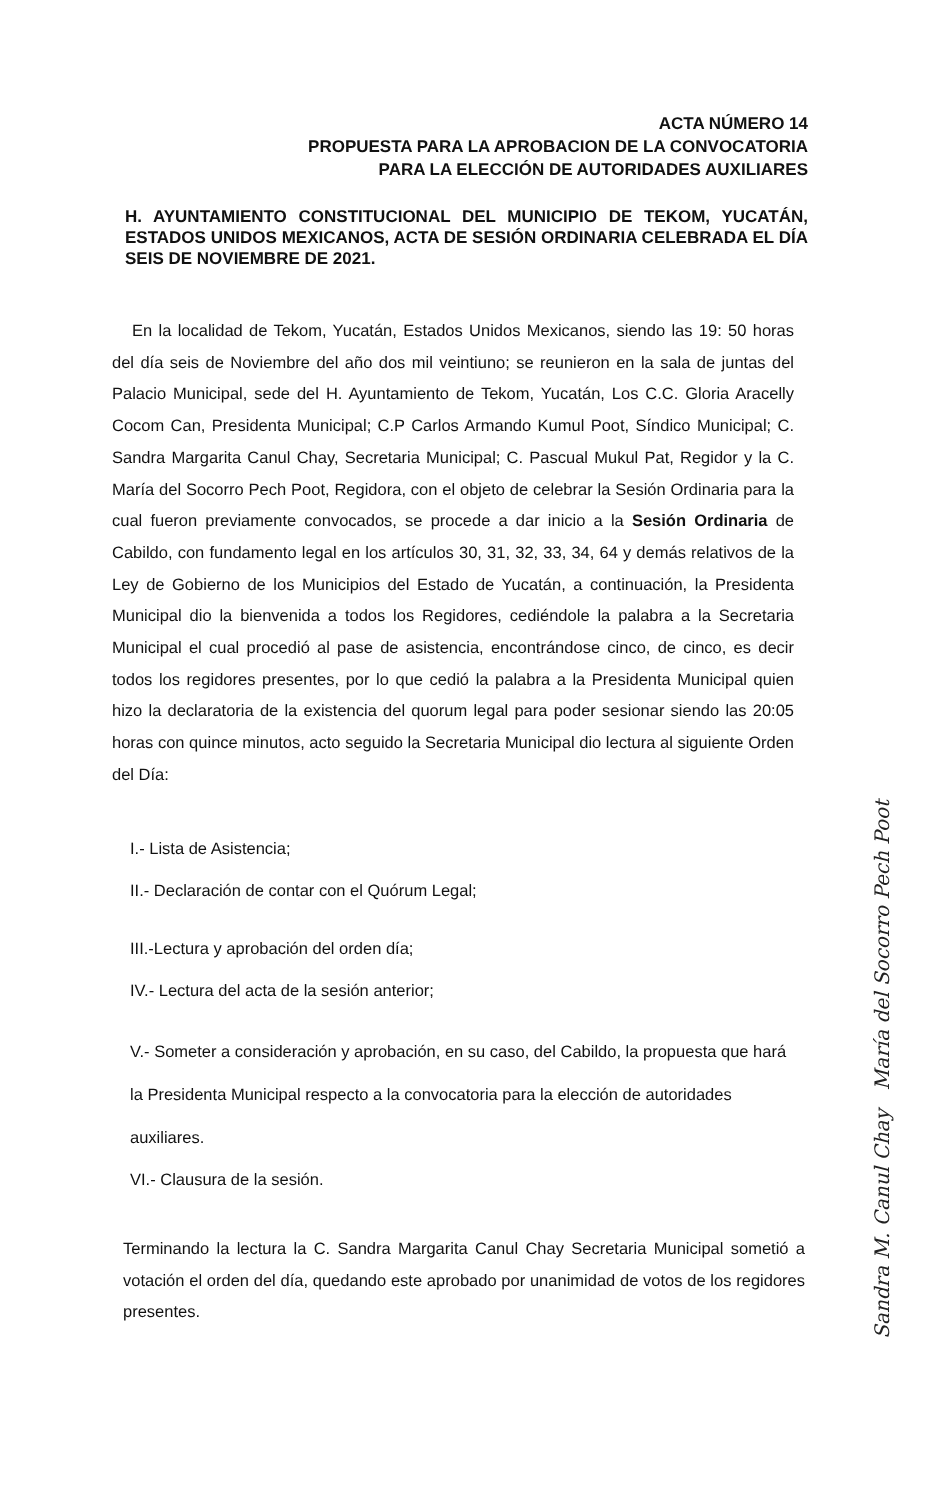ACTA NÚMERO 14
PROPUESTA PARA LA APROBACION DE LA CONVOCATORIA
PARA LA ELECCIÓN DE AUTORIDADES AUXILIARES
H. AYUNTAMIENTO CONSTITUCIONAL DEL MUNICIPIO DE TEKOM, YUCATÁN, ESTADOS UNIDOS MEXICANOS, ACTA DE SESIÓN ORDINARIA CELEBRADA EL DÍA SEIS DE NOVIEMBRE DE 2021.
En la localidad de Tekom, Yucatán, Estados Unidos Mexicanos, siendo las 19: 50 horas del día seis de Noviembre del año dos mil veintiuno; se reunieron en la sala de juntas del Palacio Municipal, sede del H. Ayuntamiento de Tekom, Yucatán, Los C.C. Gloria Aracelly Cocom Can, Presidenta Municipal; C.P Carlos Armando Kumul Poot, Síndico Municipal; C. Sandra Margarita Canul Chay, Secretaria Municipal; C. Pascual Mukul Pat, Regidor y la C. María del Socorro Pech Poot, Regidora, con el objeto de celebrar la Sesión Ordinaria para la cual fueron previamente convocados, se procede a dar inicio a la Sesión Ordinaria de Cabildo, con fundamento legal en los artículos 30, 31, 32, 33, 34, 64 y demás relativos de la Ley de Gobierno de los Municipios del Estado de Yucatán, a continuación, la Presidenta Municipal dio la bienvenida a todos los Regidores, cediéndole la palabra a la Secretaria Municipal el cual procedió al pase de asistencia, encontrándose cinco, de cinco, es decir todos los regidores presentes, por lo que cedió la palabra a la Presidenta Municipal quien hizo la declaratoria de la existencia del quorum legal para poder sesionar siendo las 20:05 horas con quince minutos, acto seguido la Secretaria Municipal dio lectura al siguiente Orden del Día:
I.- Lista de Asistencia;
II.- Declaración de contar con el Quórum Legal;
III.-Lectura y aprobación del orden día;
IV.- Lectura del acta de la sesión anterior;
V.- Someter a consideración y aprobación, en su caso, del Cabildo, la propuesta que hará la Presidenta Municipal respecto a la convocatoria para la elección de autoridades auxiliares.
VI.- Clausura de la sesión.
Terminando la lectura la C. Sandra Margarita Canul Chay Secretaria Municipal sometió a votación el orden del día, quedando este aprobado por unanimidad de votos de los regidores presentes.
Sandra M. Canul Chay María del Socorro Pech Poot